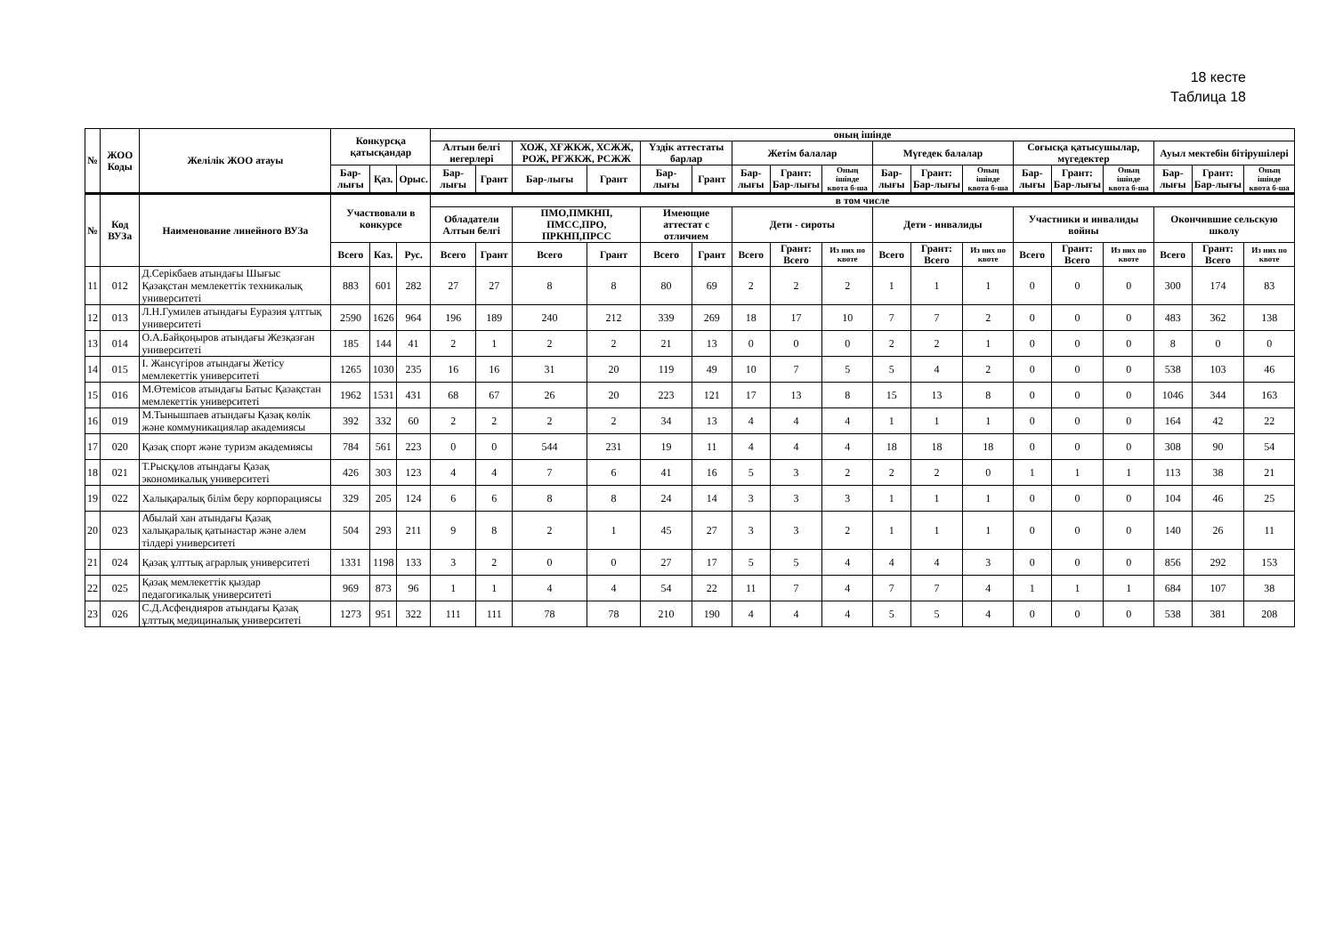18 кесте
Таблица 18
| № | ЖОО Коды | Желілік ЖОО атауы | Конкурсқа қатысқандар | | | оның ішінде | | | | | | | | | | | | | | | | | |
| --- | --- | --- | --- | --- | --- | --- | --- | --- | --- | --- | --- | --- | --- | --- | --- | --- | --- | --- | --- | --- | --- | --- | --- |
| | | | | | | Алтын белгі иегерлері | | ХОЖ, ХҒЖКЖ, ХСЖЖ, РОЖ, РҒЖКЖ, РСЖЖ | | Үздік аттестаты барлар | | Жетім балалар | | | Мүгедек балалар | | | Соғысқа қатысушылар, мүгедектер | | | Ауыл мектебін бітірушілері | | |
| | | | Бар-лығы | Қаз. | Орыс. | Бар-лығы | Грант | Бар-лығы | Грант | Бар-лығы | Грант | Бар-лығы | Грант: Бар-лығы | Оның ішінде квота б-ша | Бар-лығы | Грант: Бар-лығы | Оның ішінде квота б-ша | Бар-лығы | Грант: Бар-лығы | Оның ішінде квота б-ша | Бар-лығы | Грант: Бар-лығы | Оның ішінде квота б-ша |
| № | Код ВУЗа | Наименование линейного ВУЗа | Участвовали в конкурсе | | | в том числе | | | | | | | | | | | | | | | | | |
| | | | | | | Обладатели Алтын белгі | | ПМО,ПМКНП, ПМСС,ПРО, ПРКНП,ПРСС | | Имеющие аттестат с отличием | | Дети - сироты | | | Дети - инвалиды | | | Участники и инвалиды войны | | | Окончившие сельскую школу | | |
| | | | Всего | Каз. | Рус. | Всего | Грант | Всего | Грант | Всего | Грант | Всего | Грант: Всего | Из них по квоте | Всего | Грант: Всего | Из них по квоте | Всего | Грант: Всего | Из них по квоте | Всего | Грант: Всего | Из них по квоте |
| 11 | 012 | Д.Серікбаев атындағы Шығыс Қазақстан мемлекеттік техникалық университеті | 883 | 601 | 282 | 27 | 27 | 8 | 8 | 80 | 69 | 2 | 2 | 2 | 1 | 1 | 1 | 0 | 0 | 0 | 300 | 174 | 83 |
| 12 | 013 | Л.Н.Гумилев атындағы Еуразия ұлттық университеті | 2590 | 1626 | 964 | 196 | 189 | 240 | 212 | 339 | 269 | 18 | 17 | 10 | 7 | 7 | 2 | 0 | 0 | 0 | 483 | 362 | 138 |
| 13 | 014 | О.А.Байқоңыров атындағы Жезқазған университеті | 185 | 144 | 41 | 2 | 1 | 2 | 2 | 21 | 13 | 0 | 0 | 0 | 2 | 2 | 1 | 0 | 0 | 0 | 8 | 0 | 0 |
| 14 | 015 | І. Жансүгіров атындағы Жетісу мемлекеттік университеті | 1265 | 1030 | 235 | 16 | 16 | 31 | 20 | 119 | 49 | 10 | 7 | 5 | 5 | 4 | 2 | 0 | 0 | 0 | 538 | 103 | 46 |
| 15 | 016 | М.Өтемісов атындағы Батыс Қазақстан мемлекеттік университеті | 1962 | 1531 | 431 | 68 | 67 | 26 | 20 | 223 | 121 | 17 | 13 | 8 | 15 | 13 | 8 | 0 | 0 | 0 | 1046 | 344 | 163 |
| 16 | 019 | М.Тынышпаев атындағы Қазақ көлік және коммуникациялар академиясы | 392 | 332 | 60 | 2 | 2 | 2 | 2 | 34 | 13 | 4 | 4 | 4 | 1 | 1 | 1 | 0 | 0 | 0 | 164 | 42 | 22 |
| 17 | 020 | Қазақ спорт және туризм академиясы | 784 | 561 | 223 | 0 | 0 | 544 | 231 | 19 | 11 | 4 | 4 | 4 | 18 | 18 | 18 | 0 | 0 | 0 | 308 | 90 | 54 |
| 18 | 021 | Т.Рысқұлов атындағы Қазақ экономикалық университеті | 426 | 303 | 123 | 4 | 4 | 7 | 6 | 41 | 16 | 5 | 3 | 2 | 2 | 2 | 0 | 1 | 1 | 1 | 113 | 38 | 21 |
| 19 | 022 | Халықаралық білім беру корпорациясы | 329 | 205 | 124 | 6 | 6 | 8 | 8 | 24 | 14 | 3 | 3 | 3 | 1 | 1 | 1 | 0 | 0 | 0 | 104 | 46 | 25 |
| 20 | 023 | Абылай хан атындағы Қазақ халықаралық қатынастар және әлем тілдері университеті | 504 | 293 | 211 | 9 | 8 | 2 | 1 | 45 | 27 | 3 | 3 | 2 | 1 | 1 | 1 | 0 | 0 | 0 | 140 | 26 | 11 |
| 21 | 024 | Қазақ ұлттық аграрлық университеті | 1331 | 1198 | 133 | 3 | 2 | 0 | 0 | 27 | 17 | 5 | 5 | 4 | 4 | 4 | 3 | 0 | 0 | 0 | 856 | 292 | 153 |
| 22 | 025 | Қазақ мемлекеттік қыздар педагогикалық университеті | 969 | 873 | 96 | 1 | 1 | 4 | 4 | 54 | 22 | 11 | 7 | 4 | 7 | 7 | 4 | 1 | 1 | 1 | 684 | 107 | 38 |
| 23 | 026 | С.Д.Асфендияров атындағы Қазақ ұлттық медициналық университеті | 1273 | 951 | 322 | 111 | 111 | 78 | 78 | 210 | 190 | 4 | 4 | 4 | 5 | 5 | 4 | 0 | 0 | 0 | 538 | 381 | 208 |